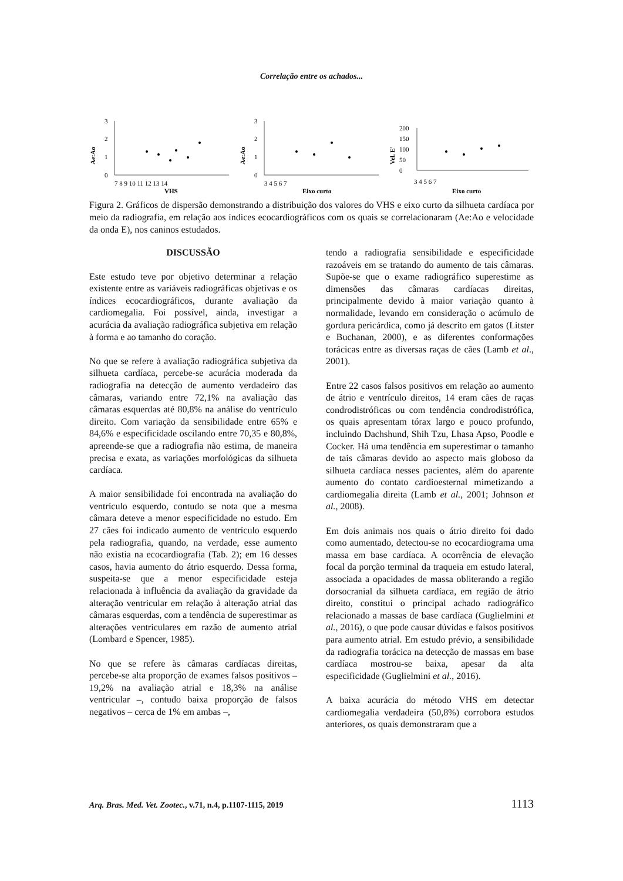Correlação entre os achados...
Ae:Ao
3
2
1
0
7 8 9 10 11 12 13 14
VHS
Ae:Ao
3
2
1
0
3 4 5 6 7
Eixo curto
Vel. E'
200
150
100
50
0
3 4 5 6 7
Eixo curto
Figura 2. Gráficos de dispersão demonstrando a distribuição dos valores do VHS e eixo curto da silhueta cardíaca por meio da radiografia, em relação aos índices ecocardiográficos com os quais se correlacionaram (Ae:Ao e velocidade da onda E), nos caninos estudados.
DISCUSSÃO
Este estudo teve por objetivo determinar a relação existente entre as variáveis radiográficas objetivas e os índices ecocardiográficos, durante avaliação da cardiomegalia. Foi possível, ainda, investigar a acurácia da avaliação radiográfica subjetiva em relação à forma e ao tamanho do coração.
No que se refere à avaliação radiográfica subjetiva da silhueta cardíaca, percebe-se acurácia moderada da radiografia na detecção de aumento verdadeiro das câmaras, variando entre 72,1% na avaliação das câmaras esquerdas até 80,8% na análise do ventrículo direito. Com variação da sensibilidade entre 65% e 84,6% e especificidade oscilando entre 70,35 e 80,8%, apreende-se que a radiografia não estima, de maneira precisa e exata, as variações morfológicas da silhueta cardíaca.
A maior sensibilidade foi encontrada na avaliação do ventrículo esquerdo, contudo se nota que a mesma câmara deteve a menor especificidade no estudo. Em 27 cães foi indicado aumento de ventrículo esquerdo pela radiografia, quando, na verdade, esse aumento não existia na ecocardiografia (Tab. 2); em 16 desses casos, havia aumento do átrio esquerdo. Dessa forma, suspeita-se que a menor especificidade esteja relacionada à influência da avaliação da gravidade da alteração ventricular em relação à alteração atrial das câmaras esquerdas, com a tendência de superestimar as alterações ventriculares em razão de aumento atrial (Lombard e Spencer, 1985).
No que se refere às câmaras cardíacas direitas, percebe-se alta proporção de exames falsos positivos – 19,2% na avaliação atrial e 18,3% na análise ventricular –, contudo baixa proporção de falsos negativos – cerca de 1% em ambas –,
tendo a radiografia sensibilidade e especificidade razoáveis em se tratando do aumento de tais câmaras. Supõe-se que o exame radiográfico superestime as dimensões das câmaras cardíacas direitas, principalmente devido à maior variação quanto à normalidade, levando em consideração o acúmulo de gordura pericárdica, como já descrito em gatos (Litster e Buchanan, 2000), e as diferentes conformações torácicas entre as diversas raças de cães (Lamb et al., 2001).
Entre 22 casos falsos positivos em relação ao aumento de átrio e ventrículo direitos, 14 eram cães de raças condrodistróficas ou com tendência condrodistrófica, os quais apresentam tórax largo e pouco profundo, incluindo Dachshund, Shih Tzu, Lhasa Apso, Poodle e Cocker. Há uma tendência em superestimar o tamanho de tais câmaras devido ao aspecto mais globoso da silhueta cardíaca nesses pacientes, além do aparente aumento do contato cardioesternal mimetizando a cardiomegalia direita (Lamb et al., 2001; Johnson et al., 2008).
Em dois animais nos quais o átrio direito foi dado como aumentado, detectou-se no ecocardiograma uma massa em base cardíaca. A ocorrência de elevação focal da porção terminal da traqueia em estudo lateral, associada a opacidades de massa obliterando a região dorsocranial da silhueta cardíaca, em região de átrio direito, constitui o principal achado radiográfico relacionado a massas de base cardíaca (Guglielmini et al., 2016), o que pode causar dúvidas e falsos positivos para aumento atrial. Em estudo prévio, a sensibilidade da radiografia torácica na detecção de massas em base cardíaca mostrou-se baixa, apesar da alta especificidade (Guglielmini et al., 2016).
A baixa acurácia do método VHS em detectar cardiomegalia verdadeira (50,8%) corrobora estudos anteriores, os quais demonstraram que a
Arq. Bras. Med. Vet. Zootec., v.71, n.4, p.1107-1115, 2019 1113